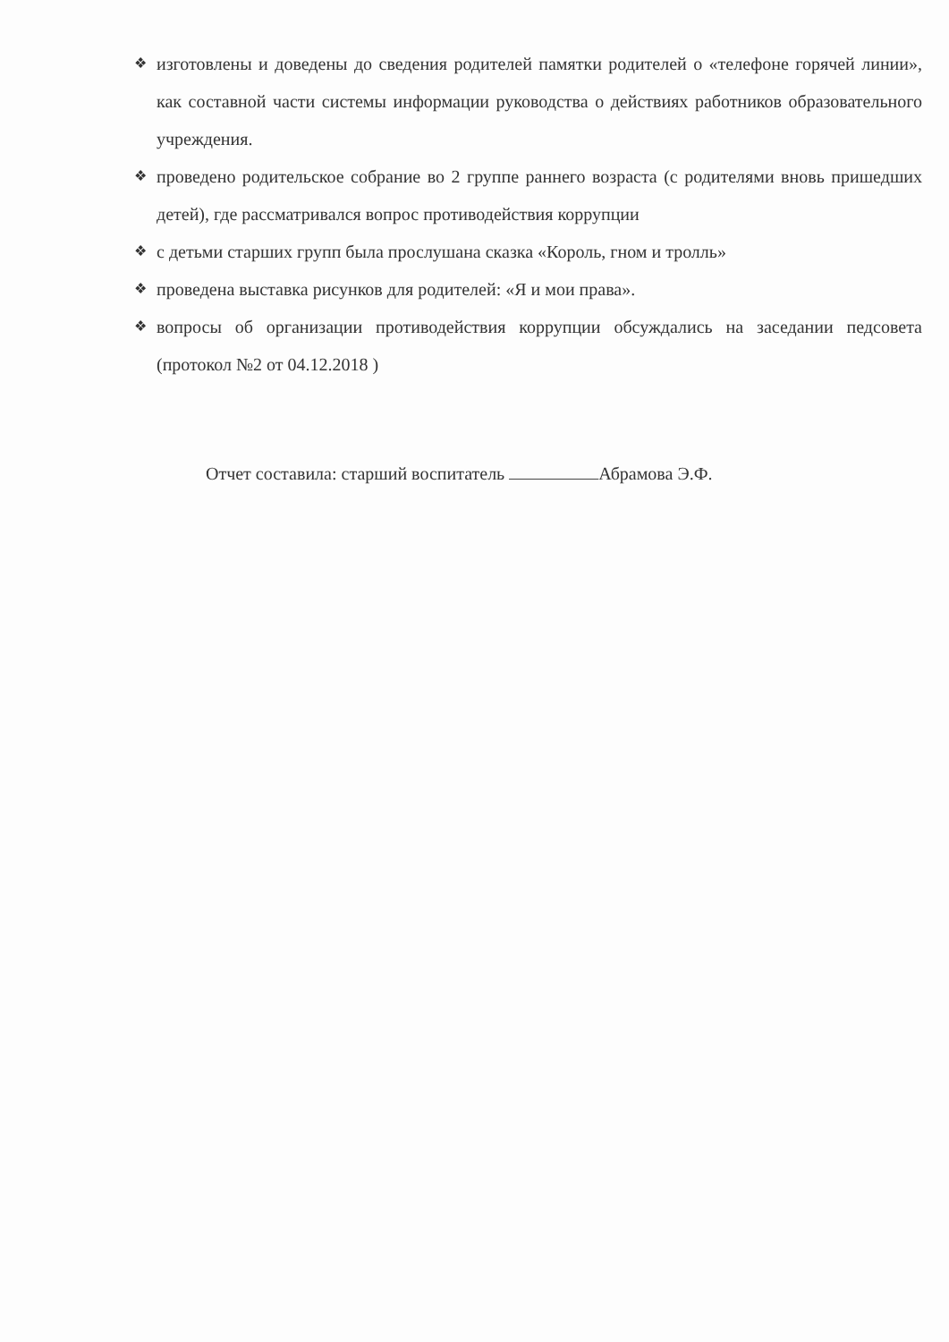❖ изготовлены и доведены до сведения родителей памятки родителей о «телефоне горячей линии», как составной части системы информации руководства о действиях работников образовательного учреждения.
❖ проведено родительское собрание во 2 группе раннего возраста (с родителями вновь пришедших детей), где рассматривался вопрос противодействия коррупции
❖ с детьми старших групп была прослушана сказка «Король, гном и тролль»
❖ проведена выставка рисунков для родителей: «Я и мои права».
❖ вопросы об организации противодействия коррупции обсуждались на заседании педсовета (протокол №2 от 04.12.2018 )
Отчет составила: старший воспитатель Абрамова Э.Ф.